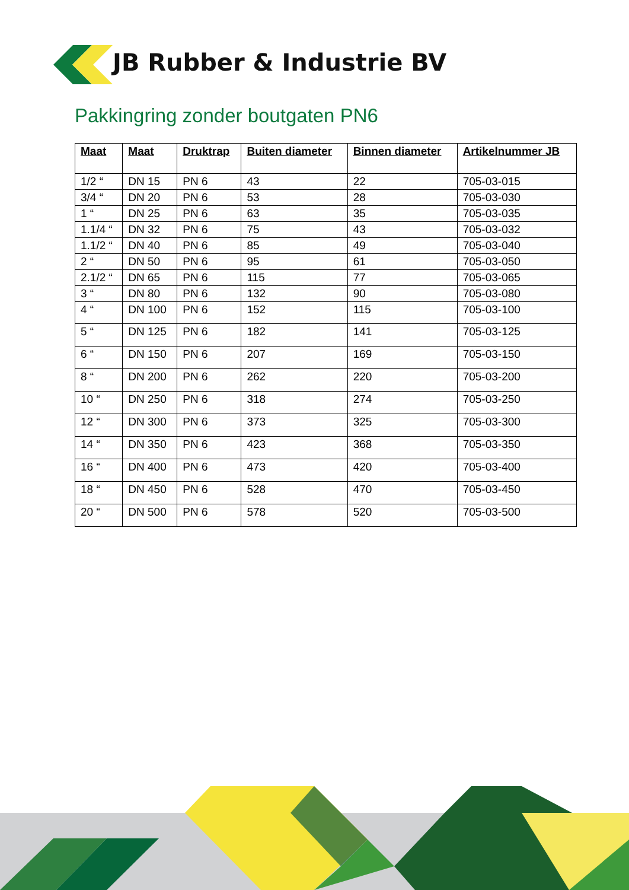JB Rubber & Industrie BV
Pakkingring zonder boutgaten PN6
| Maat | Maat | Druktrap | Buiten diameter | Binnen diameter | Artikelnummer JB |
| --- | --- | --- | --- | --- | --- |
| 1/2 “ | DN 15 | PN 6 | 43 | 22 | 705-03-015 |
| 3/4 “ | DN 20 | PN 6 | 53 | 28 | 705-03-030 |
| 1 “ | DN 25 | PN 6 | 63 | 35 | 705-03-035 |
| 1.1/4 “ | DN 32 | PN 6 | 75 | 43 | 705-03-032 |
| 1.1/2 “ | DN 40 | PN 6 | 85 | 49 | 705-03-040 |
| 2 “ | DN 50 | PN 6 | 95 | 61 | 705-03-050 |
| 2.1/2 “ | DN 65 | PN 6 | 115 | 77 | 705-03-065 |
| 3 “ | DN 80 | PN 6 | 132 | 90 | 705-03-080 |
| 4 “ | DN 100 | PN 6 | 152 | 115 | 705-03-100 |
| 5 “ | DN 125 | PN 6 | 182 | 141 | 705-03-125 |
| 6 “ | DN 150 | PN 6 | 207 | 169 | 705-03-150 |
| 8 “ | DN 200 | PN 6 | 262 | 220 | 705-03-200 |
| 10 “ | DN 250 | PN 6 | 318 | 274 | 705-03-250 |
| 12 “ | DN 300 | PN 6 | 373 | 325 | 705-03-300 |
| 14 “ | DN 350 | PN 6 | 423 | 368 | 705-03-350 |
| 16 “ | DN 400 | PN 6 | 473 | 420 | 705-03-400 |
| 18 “ | DN 450 | PN 6 | 528 | 470 | 705-03-450 |
| 20 “ | DN 500 | PN 6 | 578 | 520 | 705-03-500 |